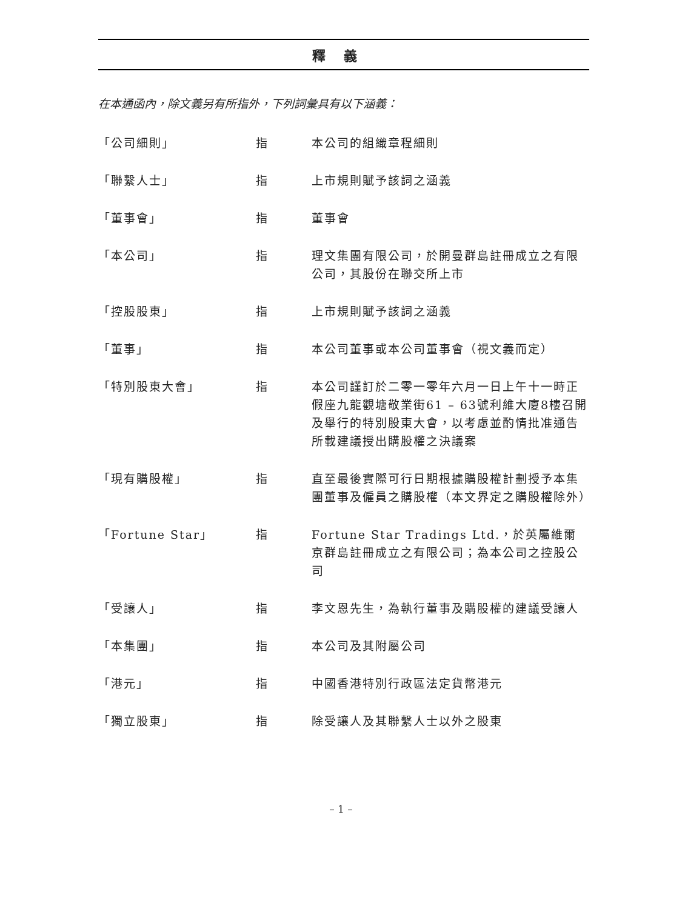釋義
在本通函內，除文義另有所指外，下列詞彙具有以下涵義：
| 「公司細則」 | 指 | 本公司的組織章程細則 |
| 「聯繫人士」 | 指 | 上市規則賦予該詞之涵義 |
| 「董事會」 | 指 | 董事會 |
| 「本公司」 | 指 | 理文集團有限公司，於開曼群島註冊成立之有限公司，其股份在聯交所上市 |
| 「控股股東」 | 指 | 上市規則賦予該詞之涵義 |
| 「董事」 | 指 | 本公司董事或本公司董事會（視文義而定） |
| 「特別股東大會」 | 指 | 本公司謹訂於二零一零年六月一日上午十一時正假座九龍觀塘敬業街61 – 63號利維大廈8樓召開及舉行的特別股東大會，以考慮並酌情批准通告所載建議授出購股權之決議案 |
| 「現有購股權」 | 指 | 直至最後實際可行日期根據購股權計劃授予本集團董事及僱員之購股權（本文界定之購股權除外） |
| 「Fortune Star」 | 指 | Fortune Star Tradings Ltd.，於英屬維爾京群島註冊成立之有限公司；為本公司之控股公司 |
| 「受讓人」 | 指 | 李文恩先生，為執行董事及購股權的建議受讓人 |
| 「本集團」 | 指 | 本公司及其附屬公司 |
| 「港元」 | 指 | 中國香港特別行政區法定貨幣港元 |
| 「獨立股東」 | 指 | 除受讓人及其聯繫人士以外之股東 |
– 1 –